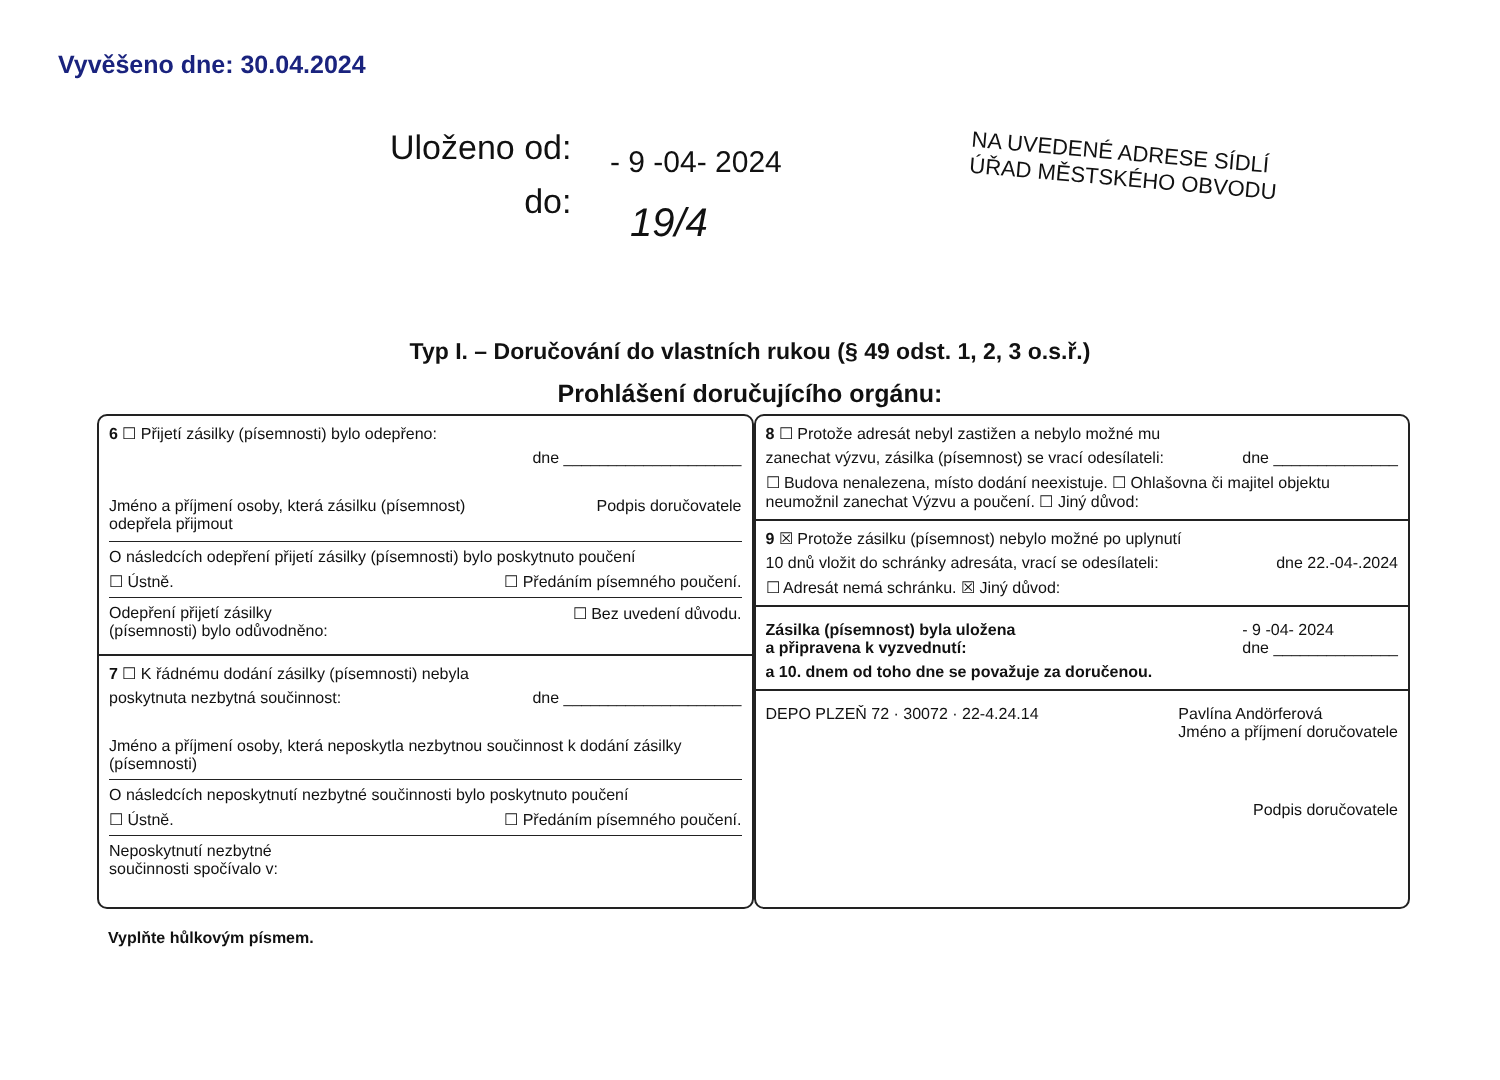Vyvěšeno dne: 30.04.2024
Uloženo od:
do:
- 9 -04- 2024
19/4
NA UVEDENÉ ADRESE SÍDLÍ
ÚŘAD MĚSTSKÉHO OBVODU
Typ I. – Doručování do vlastních rukou (§ 49 odst. 1, 2, 3 o.s.ř.)
Prohlášení doručujícího orgánu:
6 ☐ Přijetí zásilky (písemnosti) bylo odepřeno:
dne ____________________
Jméno a příjmení osoby, která zásilku (písemnost)
odepřela přijmout Podpis doručovatele
O následcích odepření přijetí zásilky (písemnosti) bylo poskytnuto poučení
☐ Ústně. ☐ Předáním písemného poučení.
Odepření přijetí zásilky
(písemnosti) bylo odůvodněno: ☐ Bez uvedení důvodu.
7 ☐ K řádnému dodání zásilky (písemnosti) nebyla
poskytnuta nezbytná součinnost: dne ____________________
Jméno a příjmení osoby, která neposkytla nezbytnou součinnost k dodání zásilky (písemnosti)
O následcích neposkytnutí nezbytné součinnosti bylo poskytnuto poučení
☐ Ústně. ☐ Předáním písemného poučení.
Neposkytnutí nezbytné
součinnosti spočívalo v:
8 ☐ Protože adresát nebyl zastižen a nebylo možné mu
zanechat výzvu, zásilka (písemnost) se vrací odesílateli: dne ______________
☐ Budova nenalezena, místo dodání neexistuje. ☐ Ohlašovna či majitel objektu neumožnil zanechat Výzvu a poučení. ☐ Jiný důvod:
9 ☒ Protože zásilku (písemnost) nebylo možné po uplynutí
10 dnů vložit do schránky adresáta, vrací se odesílateli: dne 22.-04-.2024
☐ Adresát nemá schránku. ☒ Jiný důvod:
Zásilka (písemnost) byla uložena
a připravena k vyzvednutí: - 9 -04- 2024
dne ______________
a 10. dnem od toho dne se považuje za doručenou.
DEPO PLZEŇ 72 · 30072 · 22-4.24.14 Pavlína Andörferová
Jméno a příjmení doručovatele
Podpis doručovatele
Vyplňte hůlkovým písmem.